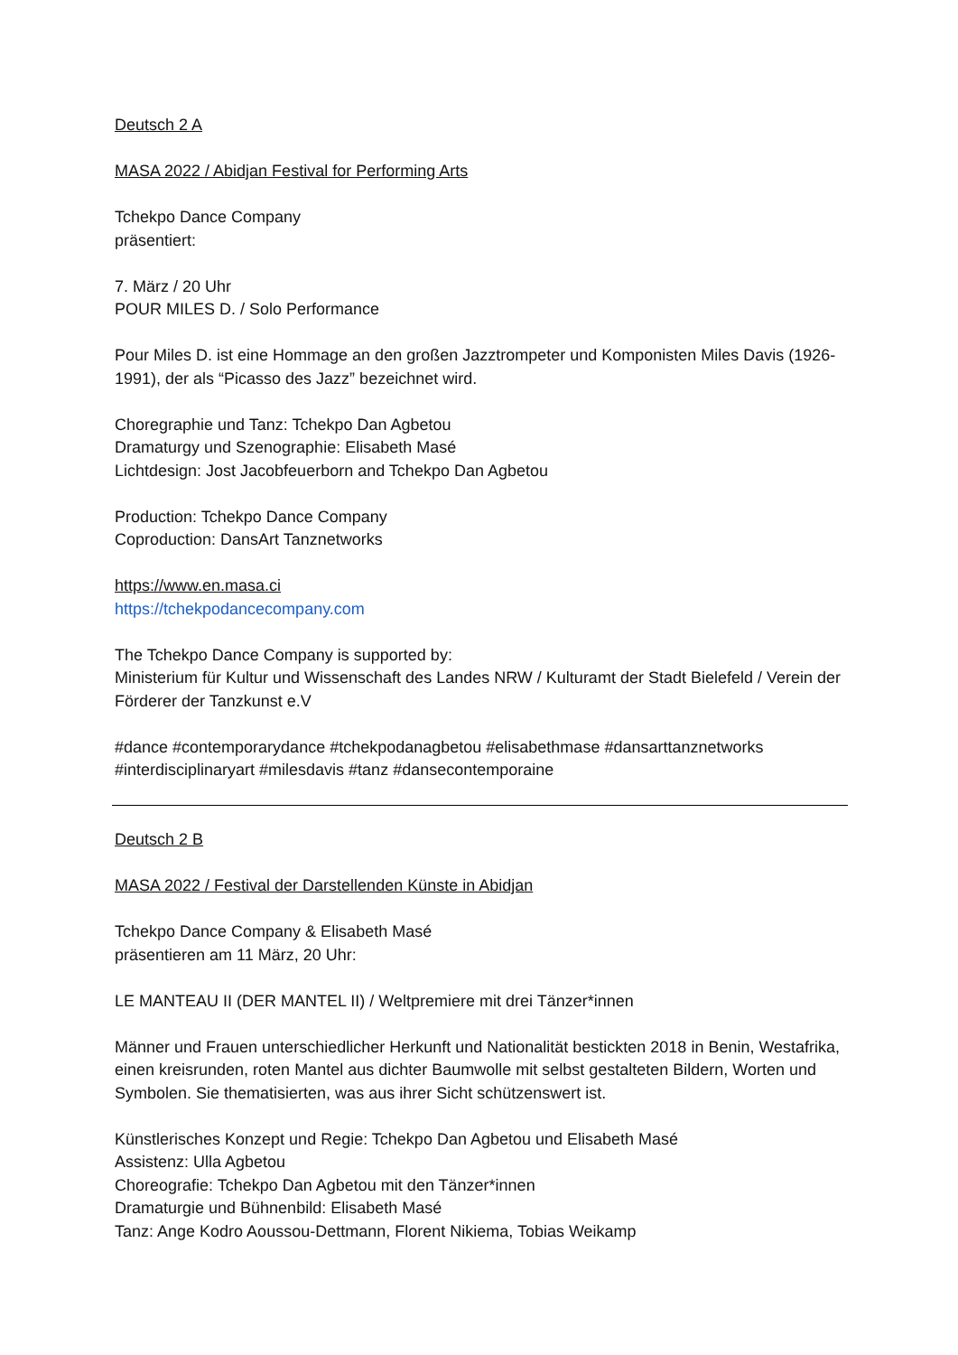Deutsch 2 A
MASA 2022 / Abidjan Festival for Performing Arts
Tchekpo Dance Company
präsentiert:
7. März / 20 Uhr
POUR MILES D. / Solo Performance
Pour Miles D. ist eine Hommage an den großen Jazztrompeter und Komponisten Miles Davis (1926-1991), der als “Picasso des Jazz” bezeichnet wird.
Choregraphie und Tanz: Tchekpo Dan Agbetou
Dramaturgy und Szenographie: Elisabeth Masé
Lichtdesign: Jost Jacobfeuerborn and Tchekpo Dan Agbetou
Production: Tchekpo Dance Company
Coproduction: DansArt Tanznetworks
https://www.en.masa.ci
https://tchekpodancecompany.com
The Tchekpo Dance Company is supported by:
Ministerium für Kultur und Wissenschaft des Landes NRW / Kulturamt der Stadt Bielefeld / Verein der Förderer der Tanzkunst e.V
#dance #contemporarydance #tchekpodanagbetou #elisabethmase #dansarttanznetworks #interdisciplinaryart #milesdavis #tanz #dansecontemporaine
Deutsch 2 B
MASA 2022 / Festival der Darstellenden Künste in Abidjan
Tchekpo Dance Company & Elisabeth Masé
präsentieren am 11 März, 20 Uhr:
LE MANTEAU II (DER MANTEL II) / Weltpremiere mit drei Tänzer*innen
Männer und Frauen unterschiedlicher Herkunft und Nationalität bestickten 2018 in Benin, Westafrika, einen kreisrunden, roten Mantel aus dichter Baumwolle mit selbst gestalteten Bildern, Worten und Symbolen. Sie thematisierten, was aus ihrer Sicht schützenswert ist.
Künstlerisches Konzept und Regie: Tchekpo Dan Agbetou und Elisabeth Masé
Assistenz: Ulla Agbetou
Choreografie: Tchekpo Dan Agbetou mit den Tänzer*innen
Dramaturgie und Bühnenbild: Elisabeth Masé
Tanz: Ange Kodro Aoussou-Dettmann, Florent Nikiema, Tobias Weikamp